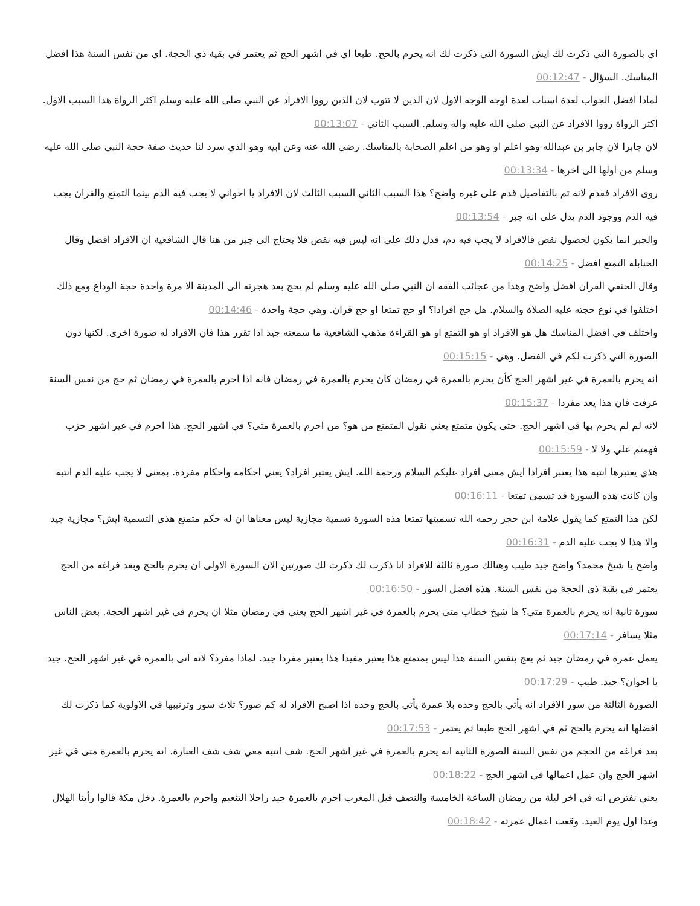اي بالصورة التي ذكرت لك ايش السورة التي ذكرت لك انه يحرم بالحج. طبعا اي في اشهر الحج ثم يعتمر في بقية ذي الحجة. اي من نفس السنة هذا افضل المناسك. السؤال - 00:12:47
لماذا افضل الجواب لعدة اسباب لعدة اوجه الوجه الاول لان الذين لا تتوب لان الذين رووا الافراد عن النبي صلى الله عليه وسلم اكثر الرواة هذا السبب الاول. اكثر الرواة رووا الافراد عن النبي صلى الله عليه واله وسلم. السبب الثاني - 00:13:07
لان جابرا لان جابر بن عبدالله وهو اعلم او وهو من اعلم الصحابة بالمناسك. رضي الله عنه وعن ابيه وهو الذي سرد لنا حديث صفة حجة النبي صلى الله عليه وسلم من اولها الى اخرها - 00:13:34
روى الافراد فقدم لانه تم بالتفاصيل قدم على غيره واضح؟ هذا السبب الثاني السبب الثالث لان الافراد يا اخواني لا يجب فيه الدم بينما التمتع والقران يجب فيه الدم ووجود الدم يدل على انه جبر - 00:13:54
والجبر انما يكون لحصول نقص فالافراد لا يجب فيه دم، فدل ذلك على انه ليس فيه نقص فلا يحتاج الى جبر من هنا قال الشافعية ان الافراد افضل وقال الحنابلة التمتع افضل - 00:14:25
وقال الحنفي القران افضل واضح وهذا من عجائب الفقه ان النبي صلى الله عليه وسلم لم يحج بعد هجرته الى المدينة الا مرة واحدة حجة الوداع ومع ذلك اختلفوا في نوع حجته عليه الصلاة والسلام. هل حج افرادا؟ او حج تمتعا او حج قران. وهي حجة واحدة - 00:14:46
واختلف في افضل المناسك هل هو الافراد او هو التمتع او هو القراءة مذهب الشافعية ما سمعته جيد اذا تقرر هذا فان الافراد له صورة اخرى. لكنها دون الصورة التي ذكرت لكم في الفضل. وهي - 00:15:15
انه يحرم بالعمرة في غير اشهر الحج كأن يحرم بالعمرة في رمضان كان يحرم بالعمرة في رمضان فانه اذا احرم بالعمرة في رمضان ثم حج من نفس السنة عرفت فان هذا يعد مفردا - 00:15:37
لانه لم لم يحرم بها في اشهر الحج. حتى يكون متمتع يعني نقول المتمتع من هو؟ من احرم بالعمرة متى؟ في اشهر الحج. هذا احرم في غير اشهر حزب فهمتم علي ولا لا - 00:15:59
هذي يعتبرها انتبه هذا يعتبر افرادا ايش معنى افراد عليكم السلام ورحمة الله. ايش يعتبر افراد؟ يعني احكامه واحكام مفردة. بمعنى لا يجب عليه الدم انتبه وان كانت هذه السورة قد تسمى تمتعا - 00:16:11
لكن هذا التمتع كما يقول علامة ابن حجر رحمه الله تسميتها تمتعا هذه السورة تسمية مجازية ليس معناها ان له حكم متمتع هذي التسمية ايش؟ مجازية جيد والا هذا لا يجب عليه الدم - 00:16:31
واضح يا شيخ محمد؟ واضح جيد طيب وهنالك صورة ثالثة للافراد انا ذكرت لك ذكرت لك صورتين الان السورة الاولى ان يحرم بالحج وبعد فراغه من الحج يعتمر في بقية ذي الحجة من نفس السنة. هذه افضل السور - 00:16:50
سورة ثانية انه يحرم بالعمرة متى؟ ها شيخ خطاب متى يحرم بالعمرة في غير اشهر الحج يعني في رمضان مثلا ان يحرم في غير اشهر الحجة. بعض الناس مثلا يسافر - 00:17:14
يعمل عمرة في رمضان جيد ثم يعج بنفس السنة هذا ليس بمتمتع هذا يعتبر مفيدا هذا يعتبر مفردا جيد. لماذا مفرد؟ لانه اتى بالعمرة في غير اشهر الحج. جيد يا اخوان؟ جيد. طيب - 00:17:29
الصورة الثالثة من سور الافراد انه يأتي بالحج وحده بلا عمرة يأتي بالحج وحده اذا اصبح الافراد له كم صور؟ ثلاث سور وترتيبها في الاولوية كما ذكرت لك افضلها انه يحرم بالحج ثم في اشهر الحج طبعا ثم يعتمر - 00:17:53
بعد فراغه من الحجم من نفس السنة الصورة الثانية انه يحرم بالعمرة في غير اشهر الحج. شف انتبه معي شف شف العبارة. انه يحرم بالعمرة متى في غير اشهر الحج وان عمل اعمالها في اشهر الحج - 00:18:22
يعني نفترض انه في اخر ليلة من رمضان الساعة الخامسة والنصف قبل المغرب احرم بالعمرة جيد راحلا التنعيم واحرم بالعمرة. دخل مكة قالوا رأينا الهلال وغدا اول يوم العيد. وقعت اعمال عمرته - 00:18:42